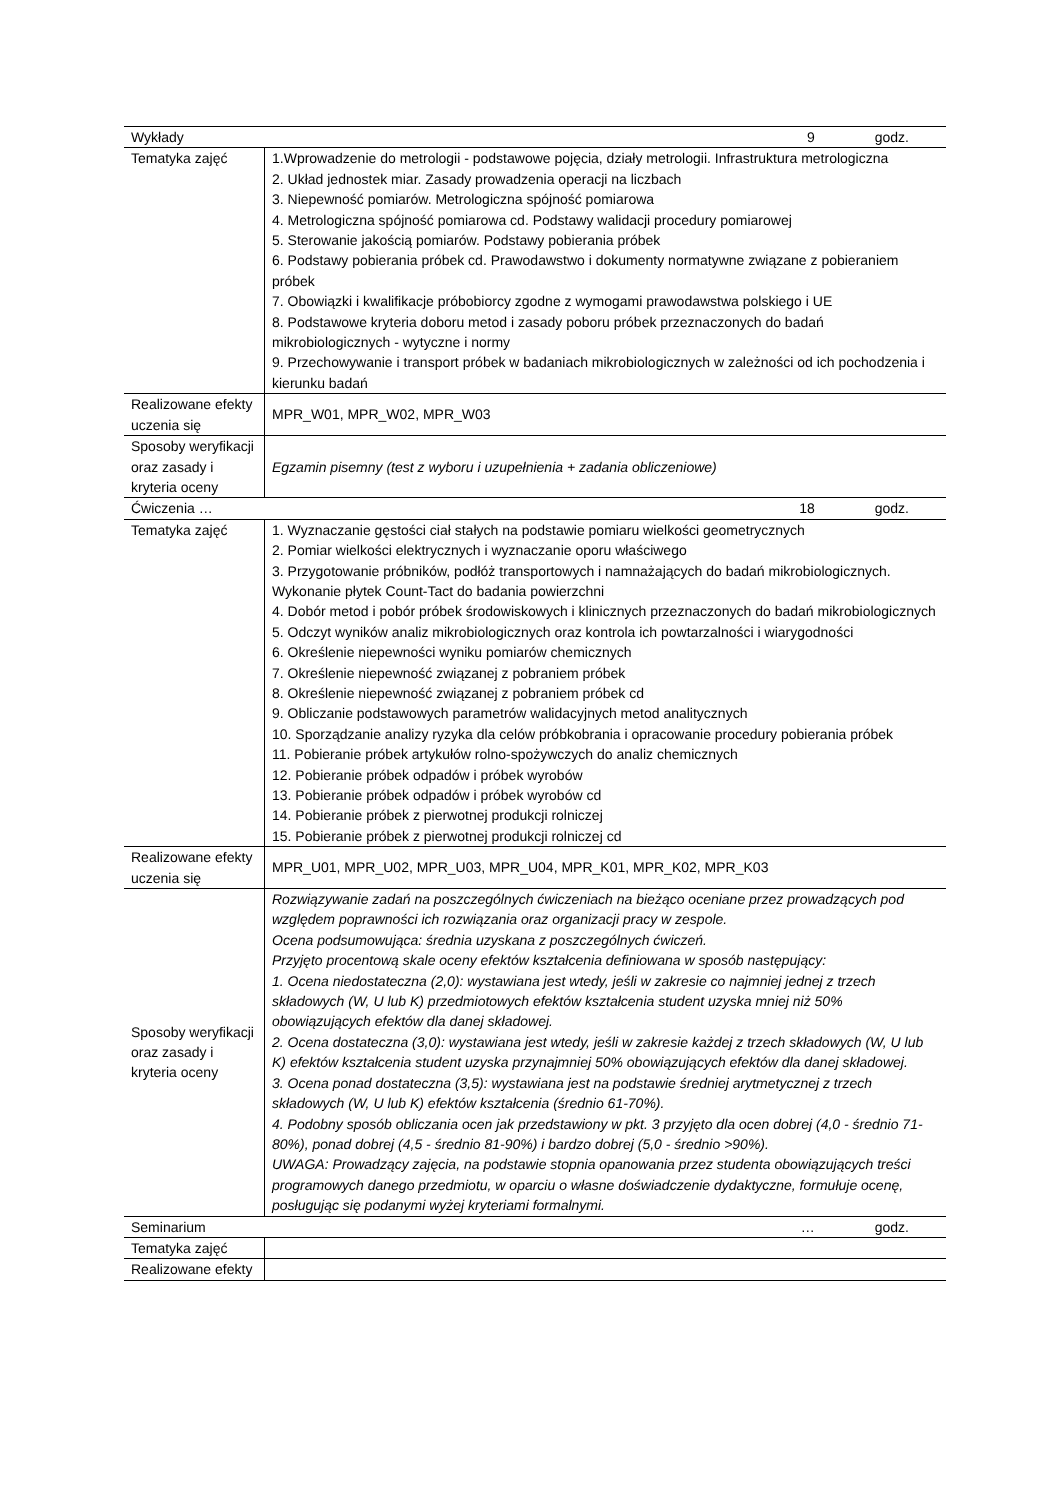| Wykłady 9 godz. | |
| Tematyka zajęć | 1.Wprowadzenie do metrologii - podstawowe pojęcia, działy metrologii. Infrastruktura metrologiczna 2. Układ jednostek miar. Zasady prowadzenia operacji na liczbach 3. Niepewność pomiarów. Metrologiczna spójność pomiarowa 4. Metrologiczna spójność pomiarowa cd. Podstawy walidacji procedury pomiarowej 5. Sterowanie jakością pomiarów. Podstawy pobierania próbek 6. Podstawy pobierania próbek cd. Prawodawstwo i dokumenty normatywne związane z pobieraniem próbek 7. Obowiązki i kwalifikacje próbobiorcy zgodne z wymogami prawodawstwa polskiego i UE 8. Podstawowe kryteria doboru metod i zasady poboru próbek przeznaczonych do badań mikrobiologicznych - wytyczne i normy 9. Przechowywanie i transport próbek w badaniach mikrobiologicznych w zależności od ich pochodzenia i kierunku badań |
| Realizowane efekty uczenia się | MPR_W01, MPR_W02, MPR_W03 |
| Sposoby weryfikacji oraz zasady i kryteria oceny | Egzamin pisemny (test z wyboru i uzupełnienia + zadania obliczeniowe) |
| Ćwiczenia … 18 godz. | |
| Tematyka zajęć | 1. Wyznaczanie gęstości ciał stałych na podstawie pomiaru wielkości geometrycznych 2. Pomiar wielkości elektrycznych i wyznaczanie oporu właściwego 3. Przygotowanie próbników, podłóż transportowych i namnażających do badań mikrobiologicznych. Wykonanie płytek Count-Tact do badania powierzchni 4. Dobór metod i pobór próbek środowiskowych i klinicznych przeznaczonych do badań mikrobiologicznych 5. Odczyt wyników analiz mikrobiologicznych oraz kontrola ich powtarzalności i wiarygodności 6. Określenie niepewności wyniku pomiarów chemicznych 7. Określenie niepewność związanej z pobraniem próbek 8. Określenie niepewność związanej z pobraniem próbek cd 9. Obliczanie podstawowych parametrów walidacyjnych metod analitycznych 10. Sporządzanie analizy ryzyka dla celów próbkobrania i opracowanie procedury pobierania próbek 11. Pobieranie próbek artykułów rolno-spożywczych do analiz chemicznych 12. Pobieranie próbek odpadów i próbek wyrobów 13. Pobieranie próbek odpadów i próbek wyrobów cd 14. Pobieranie próbek z pierwotnej produkcji rolniczej 15. Pobieranie próbek z pierwotnej produkcji rolniczej cd |
| Realizowane efekty uczenia się | MPR_U01, MPR_U02, MPR_U03, MPR_U04, MPR_K01, MPR_K02, MPR_K03 |
| Sposoby weryfikacji oraz zasady i kryteria oceny | Rozwiązywanie zadań na poszczególnych ćwiczeniach na bieżąco oceniane przez prowadzących pod względem poprawności ich rozwiązania oraz organizacji pracy w zespole. Ocena podsumowująca: średnia uzyskana z poszczególnych ćwiczeń. Przyjęto procentową skale oceny efektów kształcenia definiowana w sposób następujący: 1. Ocena niedostateczna (2,0): wystawiana jest wtedy, jeśli w zakresie co najmniej jednej z trzech składowych (W, U lub K) przedmiotowych efektów kształcenia student uzyska mniej niż 50% obowiązujących efektów dla danej składowej. 2. Ocena dostateczna (3,0): wystawiana jest wtedy, jeśli w zakresie każdej z trzech składowych (W, U lub K) efektów kształcenia student uzyska przynajmniej 50% obowiązujących efektów dla danej składowej. 3. Ocena ponad dostateczna (3,5): wystawiana jest na podstawie średniej arytmetycznej z trzech składowych (W, U lub K) efektów kształcenia (średnio 61-70%). 4. Podobny sposób obliczania ocen jak przedstawiony w pkt. 3 przyjęto dla ocen dobrej (4,0 - średnio 71-80%), ponad dobrej (4,5 - średnio 81-90%) i bardzo dobrej (5,0 - średnio >90%). UWAGA: Prowadzący zajęcia, na podstawie stopnia opanowania przez studenta obowiązujących treści programowych danego przedmiotu, w oparciu o własne doświadczenie dydaktyczne, formułuje ocenę, posługując się podanymi wyżej kryteriami formalnymi. |
| Seminarium … godz. | |
| Tematyka zajęć | |
| Realizowane efekty | |